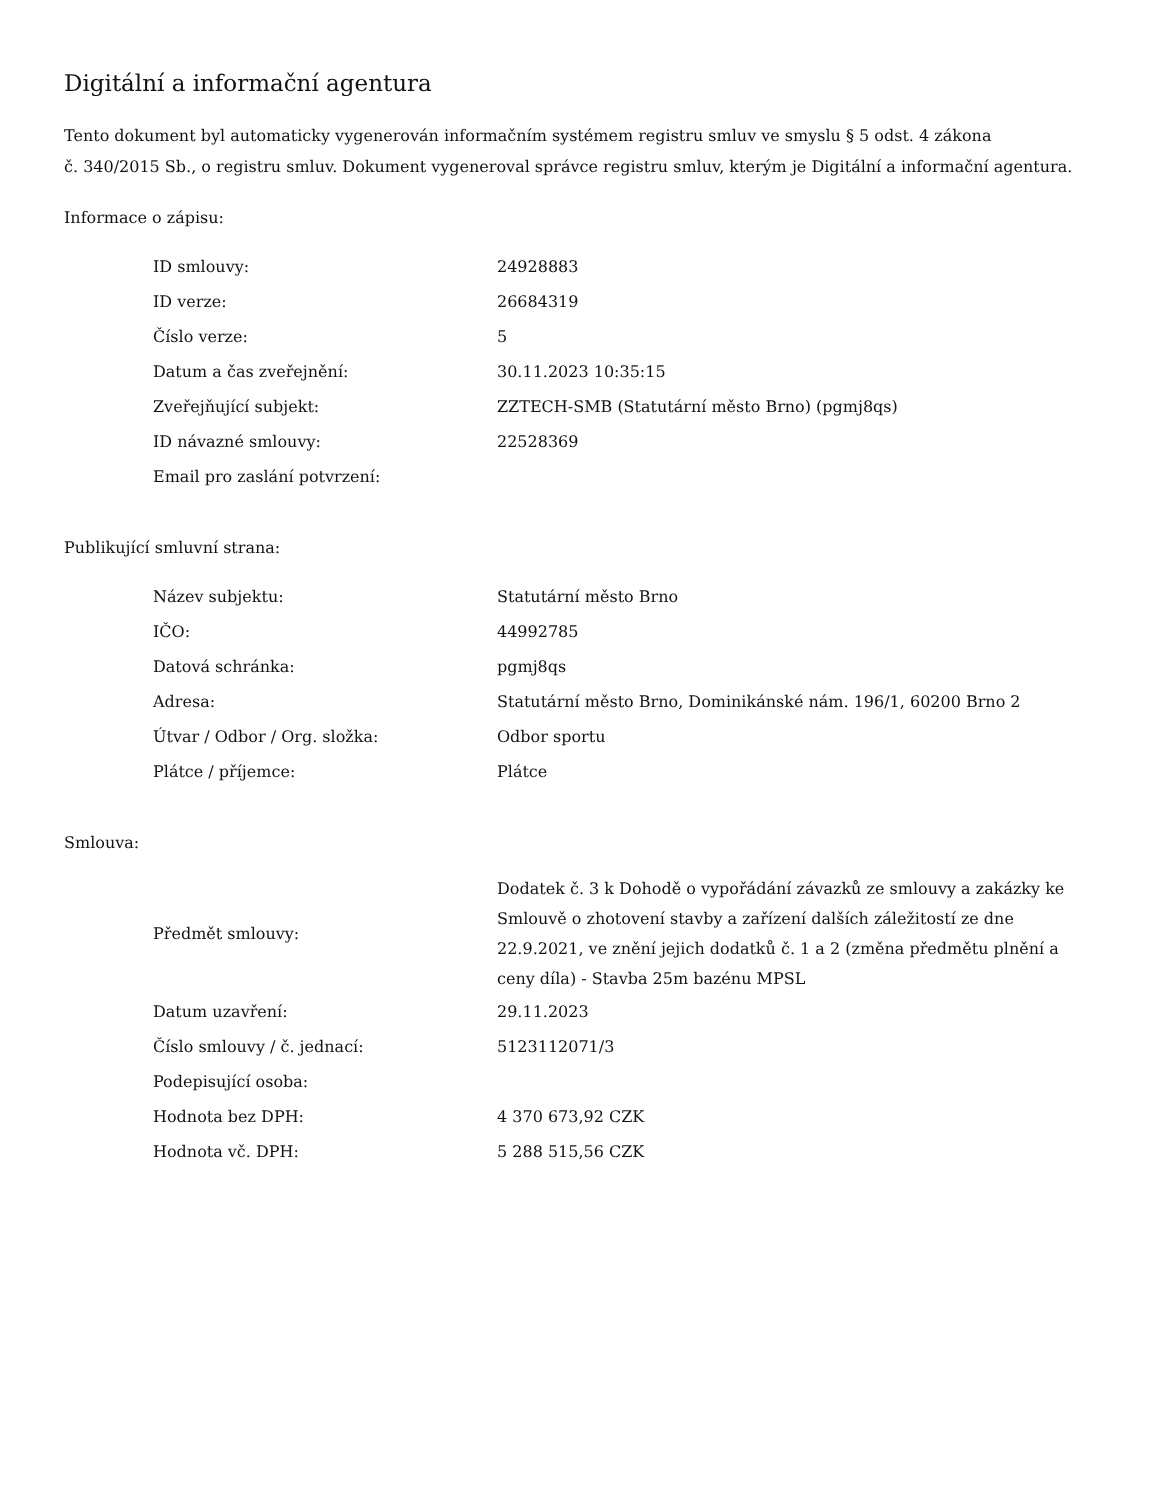Digitální a informační agentura
Tento dokument byl automaticky vygenerován informačním systémem registru smluv ve smyslu § 5 odst. 4 zákona
č. 340/2015 Sb., o registru smluv. Dokument vygeneroval správce registru smluv, kterým je Digitální a informační agentura.
Informace o zápisu:
| ID smlouvy: | 24928883 |
| ID verze: | 26684319 |
| Číslo verze: | 5 |
| Datum a čas zveřejnění: | 30.11.2023 10:35:15 |
| Zveřejňující subjekt: | ZZTECH-SMB (Statutární město Brno) (pgmj8qs) |
| ID návazné smlouvy: | 22528369 |
| Email pro zaslání potvrzení: | |
Publikující smluvní strana:
| Název subjektu: | Statutární město Brno |
| IČO: | 44992785 |
| Datová schránka: | pgmj8qs |
| Adresa: | Statutární město Brno, Dominikánské nám. 196/1, 60200 Brno 2 |
| Útvar / Odbor / Org. složka: | Odbor sportu |
| Plátce / příjemce: | Plátce |
Smlouva:
| Předmět smlouvy: | Dodatek č. 3 k Dohodě o vypořádání závazků ze smlouvy a zakázky ke Smlouvě o zhotovení stavby a zařízení dalších záležitostí ze dne 22.9.2021, ve znění jejich dodatků č. 1 a 2 (změna předmětu plnění a ceny díla) - Stavba 25m bazénu MPSL |
| Datum uzavření: | 29.11.2023 |
| Číslo smlouvy / č. jednací: | 5123112071/3 |
| Podepisující osoba: | |
| Hodnota bez DPH: | 4 370 673,92 CZK |
| Hodnota vč. DPH: | 5 288 515,56 CZK |